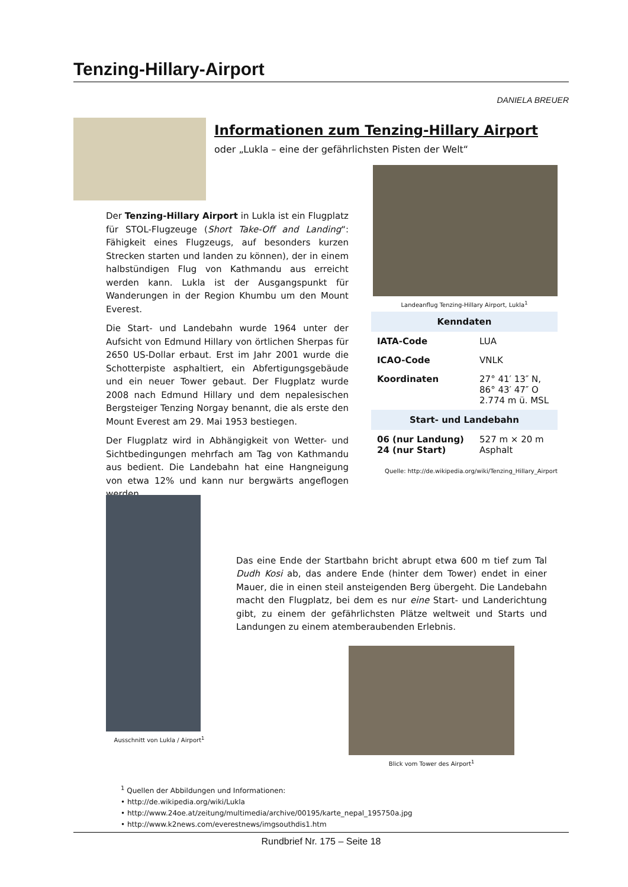Tenzing-Hillary-Airport
DANIELA BREUER
Informationen zum Tenzing-Hillary Airport
oder „Lukla – eine der gefährlichsten Pisten der Welt“
Der Tenzing-Hillary Airport in Lukla ist ein Flugplatz für STOL-Flugzeuge (Short Take-Off and Landing“: Fähigkeit eines Flugzeugs, auf besonders kurzen Strecken starten und landen zu können), der in einem halbstündigen Flug von Kathmandu aus erreicht werden kann. Lukla ist der Ausgangspunkt für Wanderungen in der Region Khumbu um den Mount Everest.
Die Start- und Landebahn wurde 1964 unter der Aufsicht von Edmund Hillary von örtlichen Sherpas für 2650 US-Dollar erbaut. Erst im Jahr 2001 wurde die Schotterpiste asphaltiert, ein Abfertigungsgebäude und ein neuer Tower gebaut. Der Flugplatz wurde 2008 nach Edmund Hillary und dem nepalesischen Bergsteiger Tenzing Norgay benannt, die als erste den Mount Everest am 29. Mai 1953 bestiegen.
Der Flugplatz wird in Abhängigkeit von Wetter- und Sichtbedingungen mehrfach am Tag von Kathmandu aus bedient. Die Landebahn hat eine Hangneigung von etwa 12% und kann nur bergwärts angeflogen werden.
Landeanflug Tenzing-Hillary Airport, Lukla<sup>1</sup>
| Kenndaten | |
| --- | --- |
| IATA-Code | LUA |
| ICAO-Code | VNLK |
| Koordinaten | 27° 41′ 13″ N, 86° 43′ 47″ O 2.774 m ü. MSL |
| Start- und Landebahn | |
| 06 (nur Landung) 24 (nur Start) | 527 m × 20 m Asphalt |
Quelle: http://de.wikipedia.org/wiki/Tenzing_Hillary_Airport
Ausschnitt von Lukla / Airport<sup>1</sup>
Das eine Ende der Startbahn bricht abrupt etwa 600 m tief zum Tal Dudh Kosi ab, das andere Ende (hinter dem Tower) endet in einer Mauer, die in einen steil ansteigenden Berg übergeht. Die Landebahn macht den Flugplatz, bei dem es nur eine Start- und Landerichtung gibt, zu einem der gefährlichsten Plätze weltweit und Starts und Landungen zu einem atemberaubenden Erlebnis.
Blick vom Tower des Airport<sup>1</sup>
<sup>1</sup> Quellen der Abbildungen und Informationen:
• http://de.wikipedia.org/wiki/Lukla
• http://www.24oe.at/zeitung/multimedia/archive/00195/karte_nepal_195750a.jpg
• http://www.k2news.com/everestnews/imgsouthdis1.htm
Rundbrief Nr. 175 – Seite 18